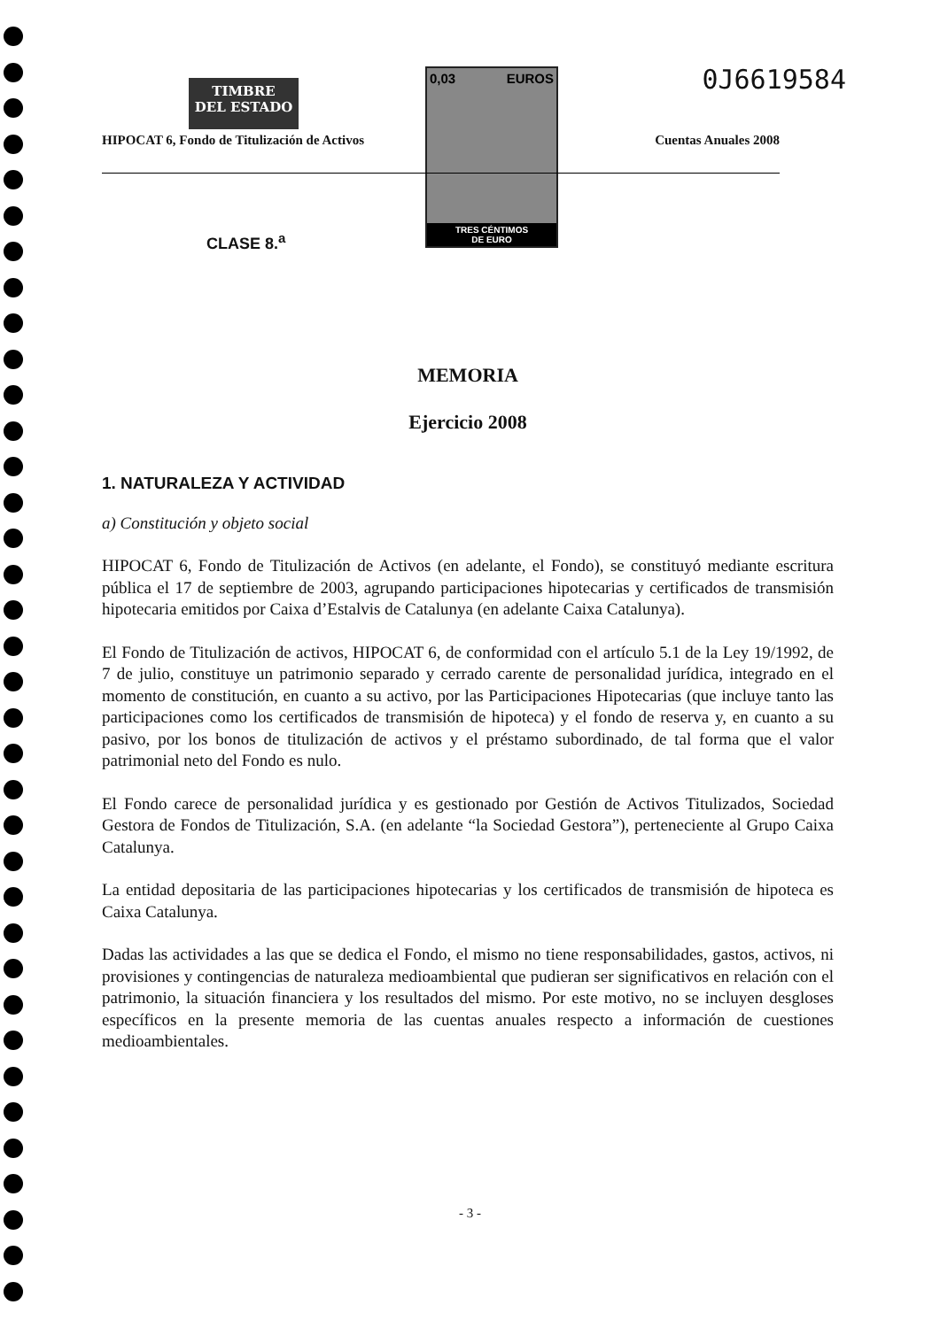TIMBRE
DEL ESTADO
0,03 EUROS
TRES CÉNTIMOS
DE EURO
0J6619584
HIPOCAT 6, Fondo de Titulización de Activos Cuentas Anuales 2008
CLASE 8.<sup>a</sup>
MEMORIA
Ejercicio 2008
1. NATURALEZA Y ACTIVIDAD
a) Constitución y objeto social
HIPOCAT 6, Fondo de Titulización de Activos (en adelante, el Fondo), se constituyó mediante escritura pública el 17 de septiembre de 2003, agrupando participaciones hipotecarias y certificados de transmisión hipotecaria emitidos por Caixa d’Estalvis de Catalunya (en adelante Caixa Catalunya).
El Fondo de Titulización de activos, HIPOCAT 6, de conformidad con el artículo 5.1 de la Ley 19/1992, de 7 de julio, constituye un patrimonio separado y cerrado carente de personalidad jurídica, integrado en el momento de constitución, en cuanto a su activo, por las Participaciones Hipotecarias (que incluye tanto las participaciones como los certificados de transmisión de hipoteca) y el fondo de reserva y, en cuanto a su pasivo, por los bonos de titulización de activos y el préstamo subordinado, de tal forma que el valor patrimonial neto del Fondo es nulo.
El Fondo carece de personalidad jurídica y es gestionado por Gestión de Activos Titulizados, Sociedad Gestora de Fondos de Titulización, S.A. (en adelante “la Sociedad Gestora”), perteneciente al Grupo Caixa Catalunya.
La entidad depositaria de las participaciones hipotecarias y los certificados de transmisión de hipoteca es Caixa Catalunya.
Dadas las actividades a las que se dedica el Fondo, el mismo no tiene responsabilidades, gastos, activos, ni provisiones y contingencias de naturaleza medioambiental que pudieran ser significativos en relación con el patrimonio, la situación financiera y los resultados del mismo. Por este motivo, no se incluyen desgloses específicos en la presente memoria de las cuentas anuales respecto a información de cuestiones medioambientales.
- 3 -